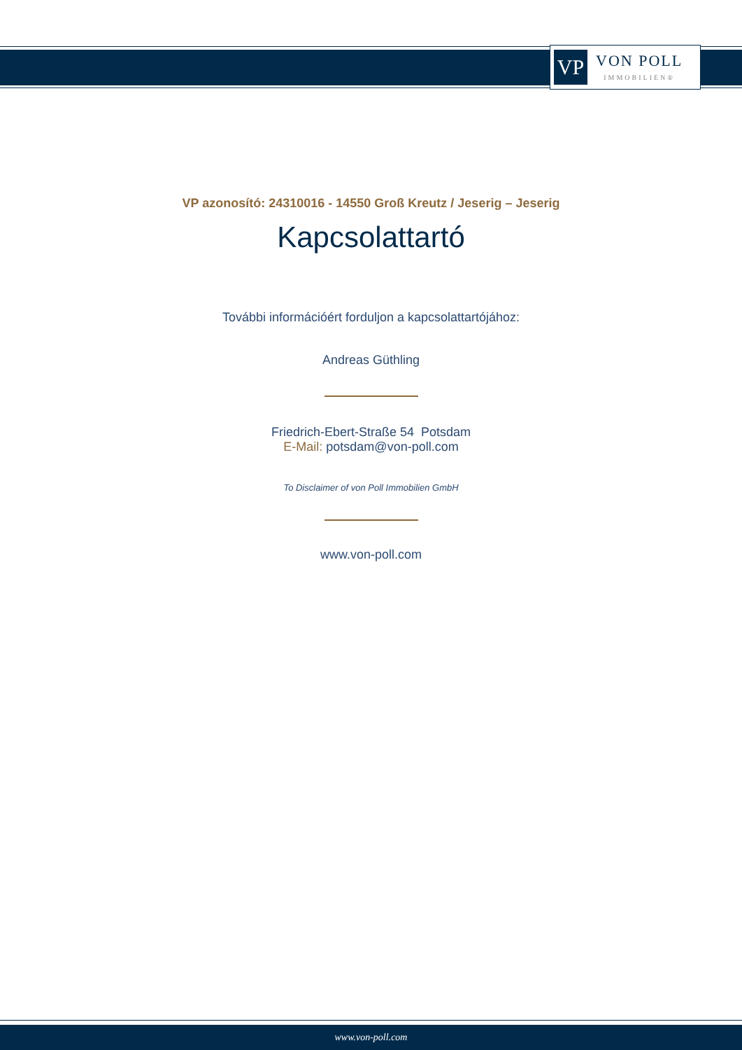VP
VON POLL
IMMOBILIEN®
VP azonosító: 24310016 - 14550 Groß Kreutz / Jeserig – Jeserig
Kapcsolattartó
További információért forduljon a kapcsolattartójához:
Andreas Güthling
Friedrich-Ebert-Straße 54 Potsdam
E-Mail: potsdam@von-poll.com
To Disclaimer of von Poll Immobilien GmbH
www.von-poll.com
www.von-poll.com